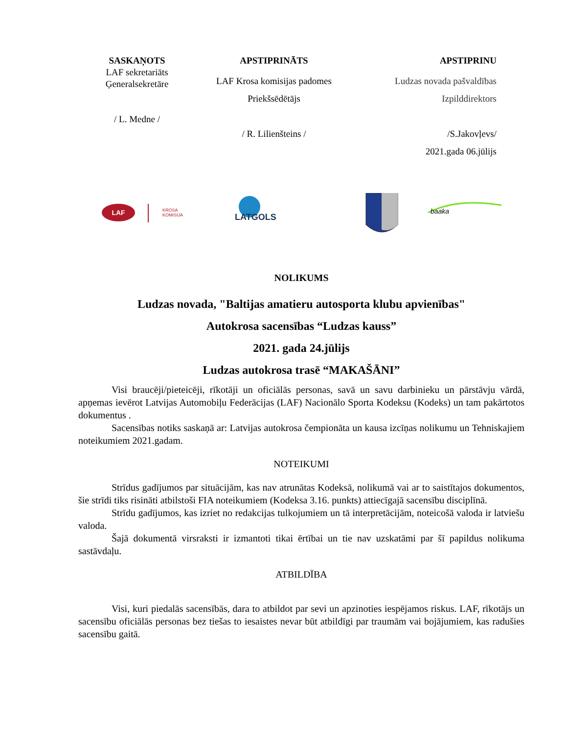SASKAŅOTS
LAF sekretariāts
Ģeneralsekretāre
/ L. Medne /
APSTIPRINĀTS
LAF Krosa komisijas padomes
Priekšsēdētājs
/ R. Lilienšteins /
APSTIPRINU
Ludzas novada pašvaldības
Izpilddirektors
/S.Jakovļevs/
2021.gada 06.jūlijs
LAF
KROSA
KOMISIJA
LATGOLS
baaka
NOLIKUMS
Ludzas novada, "Baltijas amatieru autosporta klubu apvienības"
Autokrosa sacensības “Ludzas kauss”
2021. gada 24.jūlijs
Ludzas autokrosa trasē “MAKAŠĀNI”
Visi braucēji/pieteicēji, rīkotāji un oficiālās personas, savā un savu darbinieku un pārstāvju vārdā, apņemas ievērot Latvijas Automobiļu Federācijas (LAF) Nacionālo Sporta Kodeksu (Kodeks) un tam pakārtotos dokumentus .
Sacensības notiks saskaņā ar: Latvijas autokrosa čempionāta un kausa izcīņas nolikumu un Tehniskajiem noteikumiem 2021.gadam.
NOTEIKUMI
Strīdus gadījumos par situācijām, kas nav atrunātas Kodeksā, nolikumā vai ar to saistītajos dokumentos, šie strīdi tiks risināti atbilstoši FIA noteikumiem (Kodeksa 3.16. punkts) attiecīgajā sacensību disciplīnā.
Strīdu gadījumos, kas izriet no redakcijas tulkojumiem un tā interpretācijām, noteicošā valoda ir latviešu valoda.
Šajā dokumentā virsraksti ir izmantoti tikai ērtībai un tie nav uzskatāmi par šī papildus nolikuma sastāvdaļu.
ATBILDĪBA
Visi, kuri piedalās sacensībās, dara to atbildot par sevi un apzinoties iespējamos riskus. LAF, rīkotājs un sacensību oficiālās personas bez tiešas to iesaistes nevar būt atbildīgi par traumām vai bojājumiem, kas radušies sacensību gaitā.